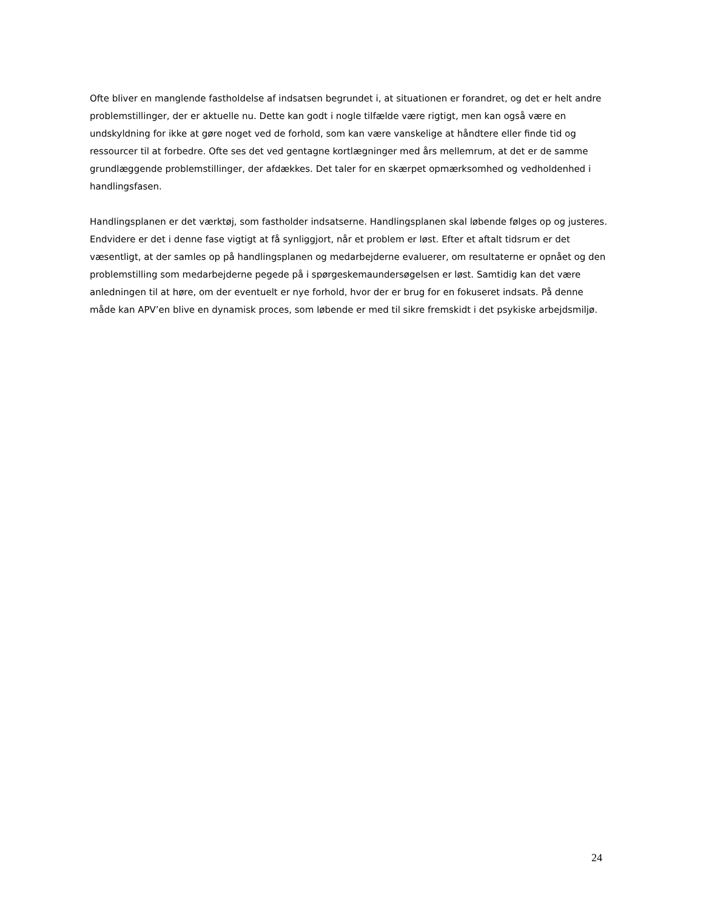Ofte bliver en manglende fastholdelse af indsatsen begrundet i, at situationen er forandret, og det er helt andre problemstillinger, der er aktuelle nu. Dette kan godt i nogle tilfælde være rigtigt, men kan også være en undskyldning for ikke at gøre noget ved de forhold, som kan være vanskelige at håndtere eller finde tid og ressourcer til at forbedre. Ofte ses det ved gentagne kortlægninger med års mellemrum, at det er de samme grundlæggende problemstillinger, der afdækkes. Det taler for en skærpet opmærksomhed og vedholdenhed i handlingsfasen.
Handlingsplanen er det værktøj, som fastholder indsatserne. Handlingsplanen skal løbende følges op og justeres. Endvidere er det i denne fase vigtigt at få synliggjort, når et problem er løst. Efter et aftalt tidsrum er det væsentligt, at der samles op på handlingsplanen og medarbejderne evaluerer, om resultaterne er opnået og den problemstilling som medarbejderne pegede på i spørgeskemaundersøgelsen er løst. Samtidig kan det være anledningen til at høre, om der eventuelt er nye forhold, hvor der er brug for en fokuseret indsats. På denne måde kan APV’en blive en dynamisk proces, som løbende er med til sikre fremskidt i det psykiske arbejdsmiljø.
24